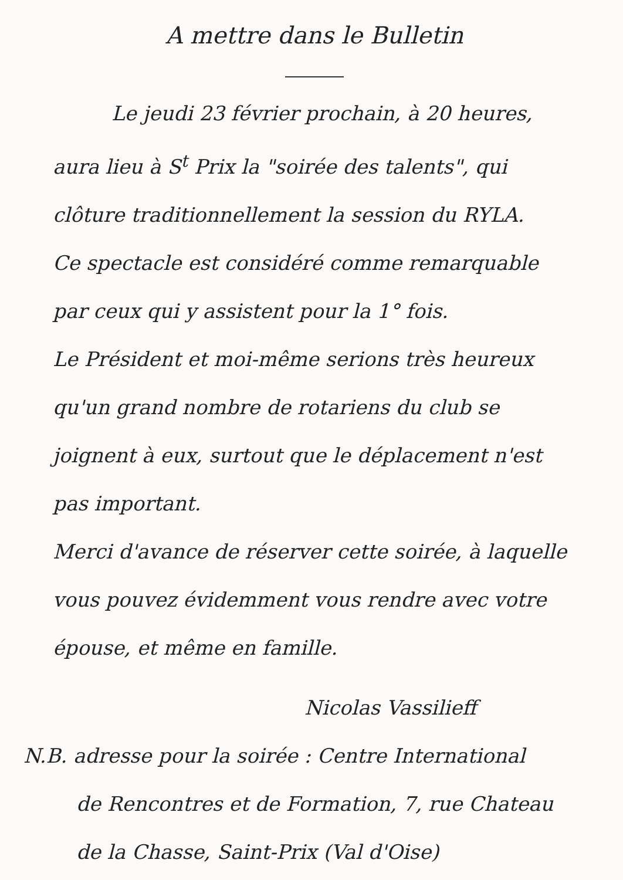A mettre dans le Bulletin
Le jeudi 23 février prochain, à 20 heures, aura lieu à S<sup>t</sup> Prix la "soirée des talents", qui clôture traditionnellement la session du RYLA.
Ce spectacle est considéré comme remarquable par ceux qui y assistent pour la 1° fois.
Le Président et moi-même serions très heureux qu'un grand nombre de rotariens du club se joignent à eux, surtout que le déplacement n'est pas important.
Merci d'avance de réserver cette soirée, à laquelle vous pouvez évidemment vous rendre avec votre épouse, et même en famille.
Nicolas Vassilieff
N.B. adresse pour la soirée : Centre International
de Rencontres et de Formation, 7, rue Chateau de la Chasse, Saint-Prix (Val d'Oise)